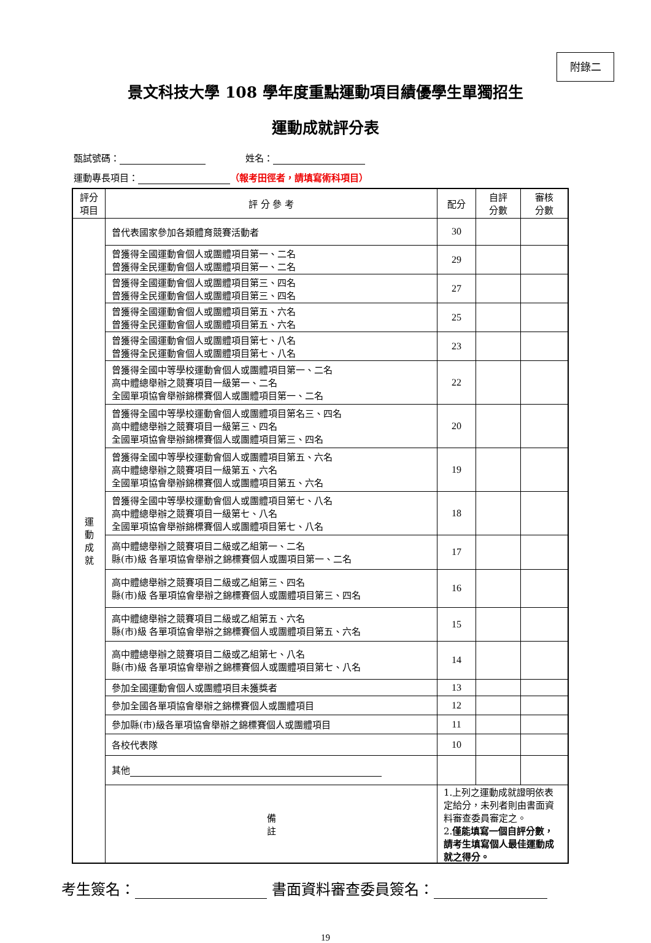附錄二
景文科技大學 108 學年度重點運動項目績優學生單獨招生
運動成就評分表
甄試號碼： 姓名：
運動專長項目： （報考田徑者，請填寫術科項目）
| 評分 項目 | 評 分 參 考 | 配分 | 自評 分數 | 審核 分數 |
| --- | --- | --- | --- | --- |
| 運 動 成 就 | 曾代表國家參加各類體育競賽活動者 | 30 | | |
| | 曾獲得全國運動會個人或團體項目第一、二名 曾獲得全民運動會個人或團體項目第一、二名 | 29 | | |
| | 曾獲得全國運動會個人或團體項目第三、四名 曾獲得全民運動會個人或團體項目第三、四名 | 27 | | |
| | 曾獲得全國運動會個人或團體項目第五、六名 曾獲得全民運動會個人或團體項目第五、六名 | 25 | | |
| | 曾獲得全國運動會個人或團體項目第七、八名 曾獲得全民運動會個人或團體項目第七、八名 | 23 | | |
| | 曾獲得全國中等學校運動會個人或團體項目第一、二名 高中體總舉辦之競賽項目一級第一、二名 全國單項協會舉辦錦標賽個人或團體項目第一、二名 | 22 | | |
| | 曾獲得全國中等學校運動會個人或團體項目第名三、四名 高中體總舉辦之競賽項目一級第三、四名 全國單項協會舉辦錦標賽個人或團體項目第三、四名 | 20 | | |
| | 曾獲得全國中等學校運動會個人或團體項目第五、六名 高中體總舉辦之競賽項目一級第五、六名 全國單項協會舉辦錦標賽個人或團體項目第五、六名 | 19 | | |
| | 曾獲得全國中等學校運動會個人或團體項目第七、八名 高中體總舉辦之競賽項目一級第七、八名 全國單項協會舉辦錦標賽個人或團體項目第七、八名 | 18 | | |
| | 高中體總舉辦之競賽項目二級或乙組第一、二名 縣(市)級 各單項協會舉辦之錦標賽個人或團項目第一、二名 | 17 | | |
| | 高中體總舉辦之競賽項目二級或乙組第三、四名 縣(市)級 各單項協會舉辦之錦標賽個人或團體項目第三、四名 | 16 | | |
| | 高中體總舉辦之競賽項目二級或乙組第五、六名 縣(市)級 各單項協會舉辦之錦標賽個人或團體項目第五、六名 | 15 | | |
| | 高中體總舉辦之競賽項目二級或乙組第七、八名 縣(市)級 各單項協會舉辦之錦標賽個人或團體項目第七、八名 | 14 | | |
| | 參加全國運動會個人或團體項目未獲獎者 | 13 | | |
| | 參加全國各單項協會舉辦之錦標賽個人或團體項目 | 12 | | |
| | 參加縣(市)級各單項協會舉辦之錦標賽個人或團體項目 | 11 | | |
| | 各校代表隊 | 10 | | |
| | 其他 | | | |
| | 備 註 | 1.上列之運動成就證明依表定給分，未列者則由書面資料審查委員審定之。 2. 僅能填寫一個自評分數，請考生填寫個人最佳運動成就之得分。 | | |
考生簽名： 書面資料審查委員簽名：
19